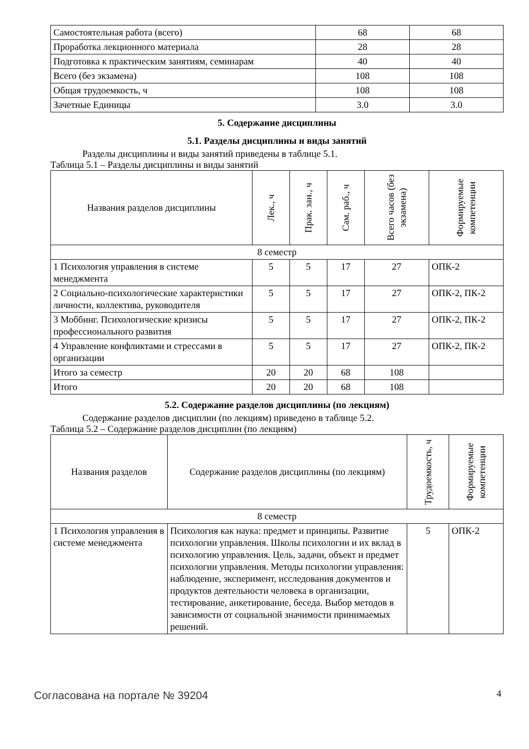| Самостоятельная работа (всего) | 68 | 68 |
| Проработка лекционного материала | 28 | 28 |
| Подготовка к практическим занятиям, семинарам | 40 | 40 |
| Всего (без экзамена) | 108 | 108 |
| Общая трудоемкость, ч | 108 | 108 |
| Зачетные Единицы | 3.0 | 3.0 |
5. Содержание дисциплины
5.1. Разделы дисциплины и виды занятий
Разделы дисциплины и виды занятий приведены в таблице 5.1.
Таблица 5.1 – Разделы дисциплины и виды занятий
| Названия разделов дисциплины | Лек., ч | Прак. зан., ч | Сам. раб., ч | Всего часов (без экзамена) | Формируемые компетенции |
| --- | --- | --- | --- | --- | --- |
| 8 семестр | | | | | |
| 1 Психология управления в системе менеджмента | 5 | 5 | 17 | 27 | ОПК-2 |
| 2 Социально-психологические характеристики личности, коллектива, руководителя | 5 | 5 | 17 | 27 | ОПК-2, ПК-2 |
| 3 Моббинг. Психологические кризисы профессионального развития | 5 | 5 | 17 | 27 | ОПК-2, ПК-2 |
| 4 Управление конфликтами и стрессами в организации | 5 | 5 | 17 | 27 | ОПК-2, ПК-2 |
| Итого за семестр | 20 | 20 | 68 | 108 | |
| Итого | 20 | 20 | 68 | 108 | |
5.2. Содержание разделов дисциплины (по лекциям)
Содержание разделов дисциплин (по лекциям) приведено в таблице 5.2.
Таблица 5.2 – Содержание разделов дисциплин (по лекциям)
| Названия разделов | Содержание разделов дисциплины (по лекциям) | Трудоемкость, ч | Формируемые компетенции |
| --- | --- | --- | --- |
| 8 семестр | | | |
| 1 Психология управления в системе менеджмента | Психология как наука: предмет и принципы. Развитие психологии управления. Школы психологии и их вклад в психологию управления. Цель, задачи, объект и предмет психологии управления. Методы психологии управления: наблюдение, эксперимент, исследования документов и продуктов деятельности человека в организации, тестирование, анкетирование, беседа. Выбор методов в зависимости от социальной значимости принимаемых решений. | 5 | ОПК-2 |
Согласована на портале № 39204 4